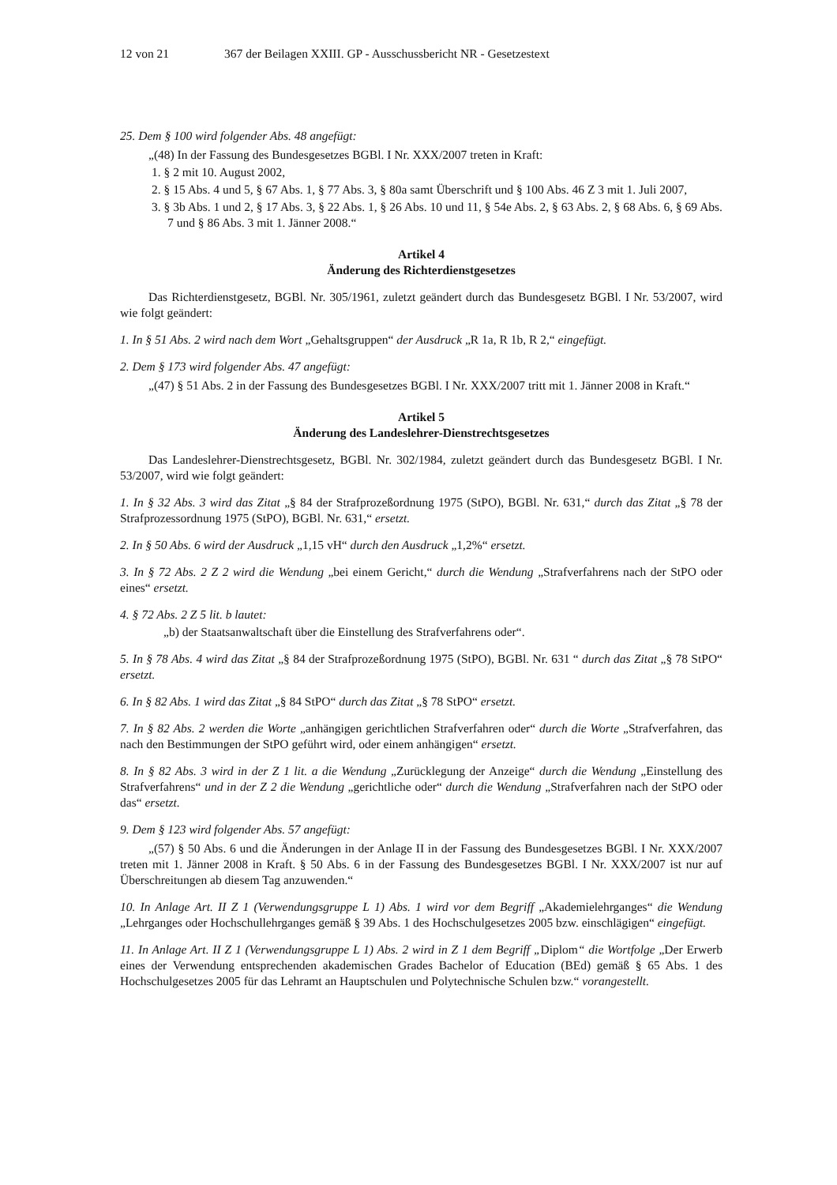12 von 21 367 der Beilagen XXIII. GP - Ausschussbericht NR - Gesetzestext
25. Dem § 100 wird folgender Abs. 48 angefügt:
„(48) In der Fassung des Bundesgesetzes BGBl. I Nr. XXX/2007 treten in Kraft:
1. § 2 mit 10. August 2002,
2. § 15 Abs. 4 und 5, § 67 Abs. 1, § 77 Abs. 3, § 80a samt Überschrift und § 100 Abs. 46 Z 3 mit 1. Juli 2007,
3. § 3b Abs. 1 und 2, § 17 Abs. 3, § 22 Abs. 1, § 26 Abs. 10 und 11, § 54e Abs. 2, § 63 Abs. 2, § 68 Abs. 6, § 69 Abs. 7 und § 86 Abs. 3 mit 1. Jänner 2008.“
Artikel 4
Änderung des Richterdienstgesetzes
Das Richterdienstgesetz, BGBl. Nr. 305/1961, zuletzt geändert durch das Bundesgesetz BGBl. I Nr. 53/2007, wird wie folgt geändert:
1. In § 51 Abs. 2 wird nach dem Wort „Gehaltsgruppen“ der Ausdruck „R 1a, R 1b, R 2,“ eingefügt.
2. Dem § 173 wird folgender Abs. 47 angefügt:
„(47) § 51 Abs. 2 in der Fassung des Bundesgesetzes BGBl. I Nr. XXX/2007 tritt mit 1. Jänner 2008 in Kraft.“
Artikel 5
Änderung des Landeslehrer-Dienstrechtsgesetzes
Das Landeslehrer-Dienstrechtsgesetz, BGBl. Nr. 302/1984, zuletzt geändert durch das Bundesgesetz BGBl. I Nr. 53/2007, wird wie folgt geändert:
1. In § 32 Abs. 3 wird das Zitat „§ 84 der Strafprozeßordnung 1975 (StPO), BGBl. Nr. 631,“ durch das Zitat „§ 78 der Strafprozessordnung 1975 (StPO), BGBl. Nr. 631,“ ersetzt.
2. In § 50 Abs. 6 wird der Ausdruck „1,15 vH“ durch den Ausdruck „1,2%“ ersetzt.
3. In § 72 Abs. 2 Z 2 wird die Wendung „bei einem Gericht,“ durch die Wendung „Strafverfahrens nach der StPO oder eines“ ersetzt.
4. § 72 Abs. 2 Z 5 lit. b lautet:
„b) der Staatsanwaltschaft über die Einstellung des Strafverfahrens oder“.
5. In § 78 Abs. 4 wird das Zitat „§ 84 der Strafprozeßordnung 1975 (StPO), BGBl. Nr. 631 “ durch das Zitat „§ 78 StPO“ ersetzt.
6. In § 82 Abs. 1 wird das Zitat „§ 84 StPO“ durch das Zitat „§ 78 StPO“ ersetzt.
7. In § 82 Abs. 2 werden die Worte „anhängigen gerichtlichen Strafverfahren oder“ durch die Worte „Strafverfahren, das nach den Bestimmungen der StPO geführt wird, oder einem anhängigen“ ersetzt.
8. In § 82 Abs. 3 wird in der Z 1 lit. a die Wendung „Zurücklegung der Anzeige“ durch die Wendung „Einstellung des Strafverfahrens“ und in der Z 2 die Wendung „gerichtliche oder“ durch die Wendung „Strafverfahren nach der StPO oder das“ ersetzt.
9. Dem § 123 wird folgender Abs. 57 angefügt:
„(57) § 50 Abs. 6 und die Änderungen in der Anlage II in der Fassung des Bundesgesetzes BGBl. I Nr. XXX/2007 treten mit 1. Jänner 2008 in Kraft. § 50 Abs. 6 in der Fassung des Bundesgesetzes BGBl. I Nr. XXX/2007 ist nur auf Überschreitungen ab diesem Tag anzuwenden.“
10. In Anlage Art. II Z 1 (Verwendungsgruppe L 1) Abs. 1 wird vor dem Begriff „Akademielehrganges“ die Wendung „Lehrganges oder Hochschullehrganges gemäß § 39 Abs. 1 des Hochschulgesetzes 2005 bzw. einschlägigen“ eingefügt.
11. In Anlage Art. II Z 1 (Verwendungsgruppe L 1) Abs. 2 wird in Z 1 dem Begriff „Diplom“ die Wortfolge „Der Erwerb eines der Verwendung entsprechenden akademischen Grades Bachelor of Education (BEd) gemäß § 65 Abs. 1 des Hochschulgesetzes 2005 für das Lehramt an Hauptschulen und Polytechnische Schulen bzw.“ vorangestellt.